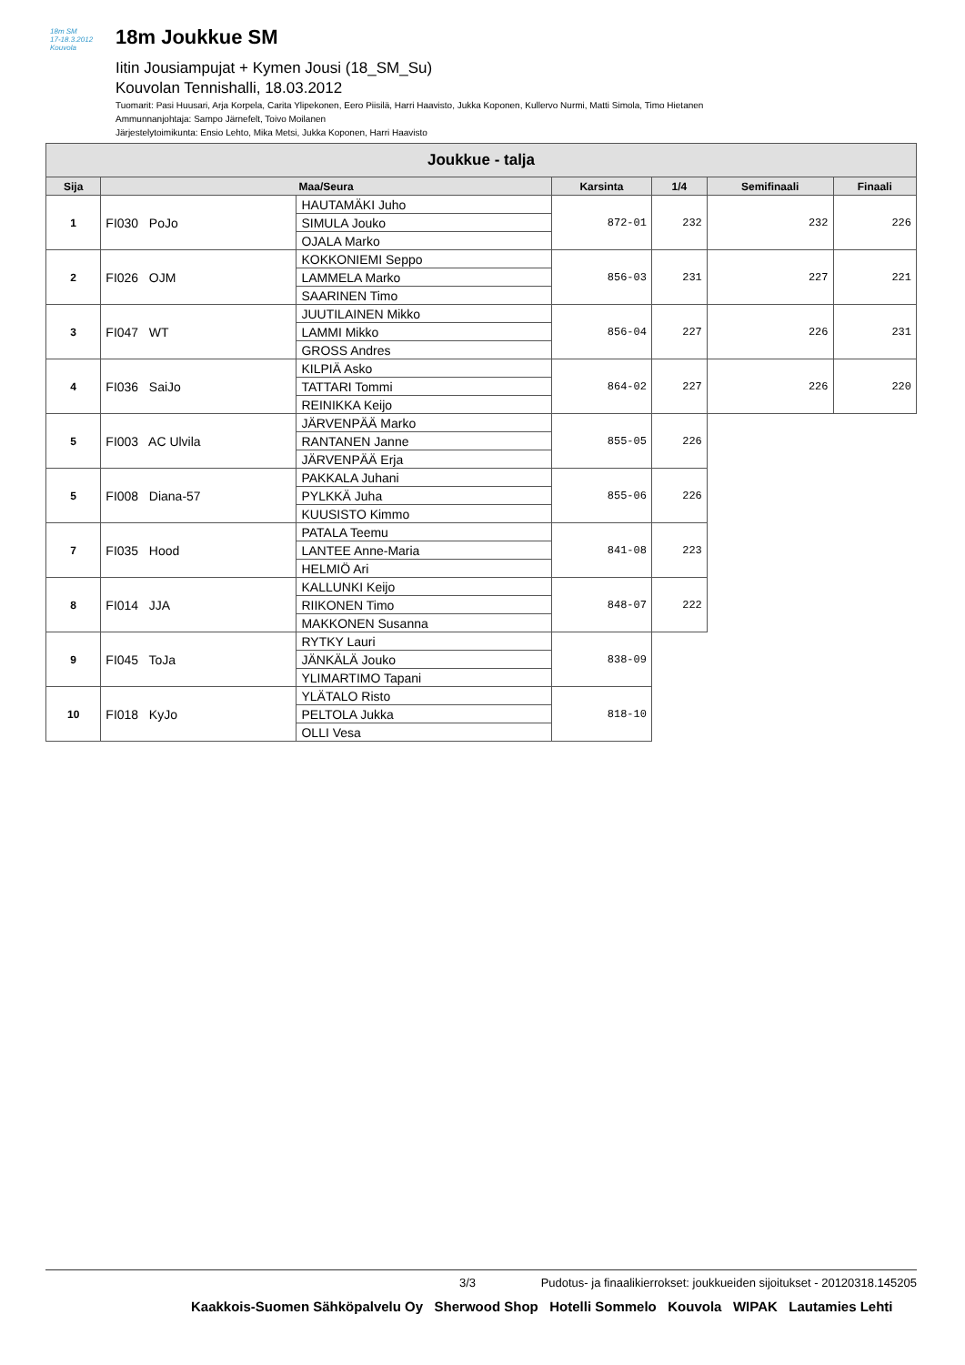18m SM
17-18.3.2012 Kouvola
18m Joukkue SM
Iitin Jousiampujat + Kymen Jousi (18_SM_Su)
Kouvolan Tennishalli, 18.03.2012
Tuomarit: Pasi Huusari, Arja Korpela, Carita Ylipekonen, Eero Piisilä, Harri Haavisto, Jukka Koponen, Kullervo Nurmi, Matti Simola, Timo Hietanen
Ammunnanjohtaja: Sampo Järnefelt, Toivo Moilanen
Järjestelytoimikunta: Ensio Lehto, Mika Metsi, Jukka Koponen, Harri Haavisto
| Joukkue - talja | | | | | | |
| --- | --- | --- | --- | --- | --- | --- |
| Sija | Maa/Seura | | Karsinta | 1/4 | Semifinaali | Finaali |
| 1 | FI030 PoJo | HAUTAMÄKI Juho | 872-01 | 232 | 232 | 226 |
| | | SIMULA Jouko | | | | |
| | | OJALA Marko | | | | |
| 2 | FI026 OJM | KOKKONIEMI Seppo | 856-03 | 231 | 227 | 221 |
| | | LAMMELA Marko | | | | |
| | | SAARINEN Timo | | | | |
| 3 | FI047 WT | JUUTILAINEN Mikko | 856-04 | 227 | 226 | 231 |
| | | LAMMI Mikko | | | | |
| | | GROSS Andres | | | | |
| 4 | FI036 SaiJo | KILPIÄ Asko | 864-02 | 227 | 226 | 220 |
| | | TATTARI Tommi | | | | |
| | | REINIKKA Keijo | | | | |
| 5 | FI003 AC Ulvila | JÄRVENPÄÄ Marko | 855-05 | 226 | | |
| | | RANTANEN Janne | | | | |
| | | JÄRVENPÄÄ Erja | | | | |
| 5 | FI008 Diana-57 | PAKKALA Juhani | 855-06 | 226 | | |
| | | PYLKKÄ Juha | | | | |
| | | KUUSISTO Kimmo | | | | |
| 7 | FI035 Hood | PATALA Teemu | 841-08 | 223 | | |
| | | LANTEE Anne-Maria | | | | |
| | | HELMIÖ Ari | | | | |
| 8 | FI014 JJA | KALLUNKI Keijo | 848-07 | 222 | | |
| | | RIIKONEN Timo | | | | |
| | | MAKKONEN Susanna | | | | |
| 9 | FI045 ToJa | RYTKY Lauri | 838-09 | | | |
| | | JÄNKÄLÄ Jouko | | | | |
| | | YLIMARTIMO Tapani | | | | |
| 10 | FI018 KyJo | YLÄTALO Risto | 818-10 | | | |
| | | PELTOLA Jukka | | | | |
| | | OLLI Vesa | | | | |
3/3 Pudotus- ja finaalikierrokset: joukkueiden sijoitukset - 20120318.145205
Kaakkois-Suomen Sähköpalvelu Oy Sherwood Shop Hotelli Sommelo Kouvola WIPAK Lautamies Lehti